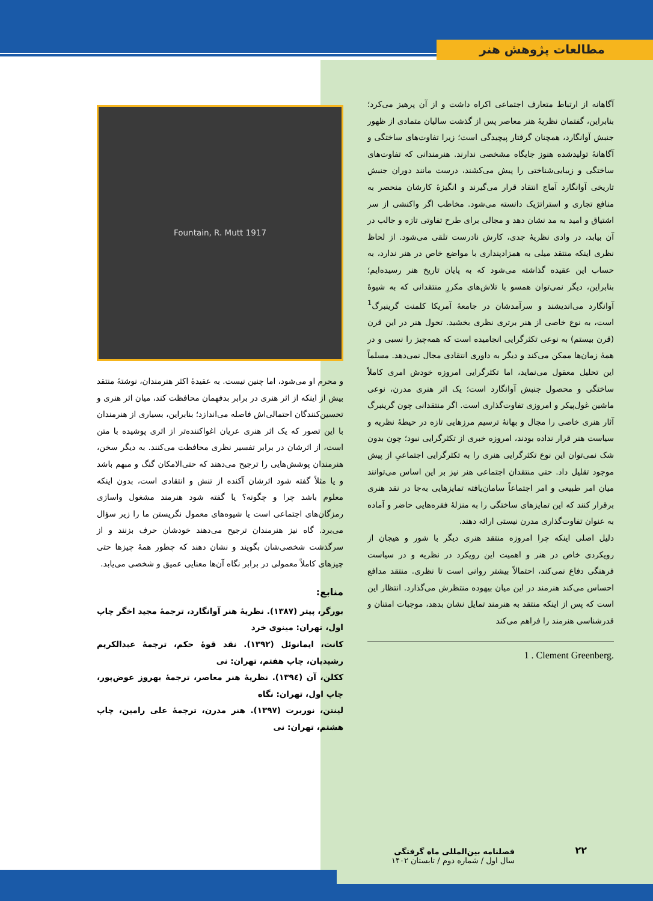مطالعات پژوهش هنر
آگاهانه از ارتباط متعارف اجتماعی اکراه داشت و از آن پرهیز می‌کرد؛ بنابراین، گفتمان نظریهٔ هنر معاصر پس از گذشت سالیان متمادی از ظهور جنبش آوانگارد، همچنان گرفتار پیچیدگی است؛ زیرا تفاوت‌های ساختگی و آگاهانهٔ تولیدشده هنوز جایگاه مشخصی ندارند. هنرمندانی که تفاوت‌های ساختگی و زیبایی‌شناختی را پیش می‌کشند، درست مانند دوران جنبش تاریخی آوانگارد آماج انتقاد قرار می‌گیرند و انگیزهٔ کارشان منحصر به منافع تجاری و استراتژیک دانسته می‌شود. مخاطب اگر واکنشی از سر اشتیاق و امید به مد نشان دهد و مجالی برای طرح تفاوتی تازه و جالب در آن بیابد، در وادی نظریهٔ جدی، کارش نادرست تلقی می‌شود. از لحاظ نظری اینکه منتقد میلی به همزادپنداری با مواضع خاص در هنر ندارد، به حساب این عقیده گذاشته می‌شود که به پایان تاریخ هنر رسیده‌ایم؛ بنابراین، دیگر نمی‌توان همسو با تلاش‌های مکررِ منتقدانی که به شیوهٔ آوانگارد می‌اندیشند و سرآمدشان در جامعهٔ آمریکا کلمنت گرینبرگ<sup>1</sup> است، به نوع خاصی از هنر برتری نظری بخشید. تحول هنر در این قرن (قرن بیستم) به نوعی تکثرگرایی انجامیده است که همه‌چیز را نسبی و در همهٔ زمان‌ها ممکن می‌کند و دیگر به داوری انتقادی مجال نمی‌دهد. مسلماً این تحلیل معقول می‌نماید، اما تکثرگرایی امروزه خودش امری کاملاً ساختگی و محصول جنبش آوانگارد است؛ یک اثر هنری مدرن، نوعی ماشین غول‌پیکر و امروزی تفاوت‌گذاری است. اگر منتقدانی چون گرینبرگ آثار هنری خاصی را مجال و بهانهٔ ترسیم مرزهایی تازه در حیطهٔ نظریه و سیاست هنر قرار نداده بودند، امروزه خبری از تکثرگرایی نبود؛ چون بدون شک نمی‌توان این نوع تکثرگرایی هنری را به تکثرگرایی اجتماعیِ از پیش موجود تقلیل داد. حتی منتقدان اجتماعی هنر نیز بر این اساس می‌توانند میان امر طبیعی و امر اجتماعاً سامان‌یافته تمایزهایی به‌جا در نقد هنری برقرار کنند که این تمایزهای ساختگی را به منزلهٔ فقره‌هایی حاضر و آماده به عنوان تفاوت‌گذاری مدرن نیستی ارائه دهند.
دلیل اصلی اینکه چرا امروزه منتقد هنری دیگر با شور و هیجان از رویکردی خاص در هنر و اهمیت این رویکرد در نظریه و در سیاست فرهنگی دفاع نمی‌کند، احتمالاً بیشتر روانی است تا نظری. منتقد مدافع احساس می‌کند هنرمند در این میان بیهوده منتظرش می‌گذارد. انتظار این است که پس از اینکه منتقد به هنرمند تمایل نشان بدهد، موجبات امتنان و قدرشناسی هنرمند را فراهم می‌کند
1 . Clement Greenberg.
Fountain, R. Mutt 1917
و محرم او می‌شود، اما چنین نیست. به عقیدهٔ اکثر هنرمندان، نوشتهٔ منتقد بیش از اینکه از اثر هنری در برابر بدفهمان محافظت کند، میان اثر هنری و تحسین‌کنندگان احتمالی‌اش فاصله می‌اندازد؛ بنابراین، بسیاری از هنرمندان با این تصور که یک اثر هنری عریان اغواکننده‌تر از اثری پوشیده با متن است، از اثرشان در برابر تفسیر نظری محافظت می‌کنند. به دیگر سخن، هنرمندان پوشش‌هایی را ترجیح می‌دهند که حتی‌الامکان گنگ و مبهم باشد و یا مثلاً گفته شود اثرشان آکنده از تنش و انتقادی است، بدون اینکه معلوم باشد چرا و چگونه؟ یا گفته شود هنرمند مشغول واسازی رمزگان‌های اجتماعی است یا شیوه‌های معمول نگریستن ما را زیر سؤال می‌برد. گاه نیز هنرمندان ترجیح می‌دهند خودشان حرف بزنند و از سرگذشت شخصی‌شان بگویند و نشان دهند که چطور همهٔ چیزها حتی چیزهای کاملاً معمولی در برابر نگاه آن‌ها معنایی عمیق و شخصی می‌یابد.
منابع:
بورگر، پیتر (۱۳۸۷). نظریهٔ هنر آوانگارد، ترجمهٔ مجید اخگر چاپ اول، تهران: مینوی خرد
کانت، ایمانوئل (۱۳۹۲). نقد قوهٔ حکم، ترجمهٔ عبدالکریم رشیدیان، چاپ هفتم، تهران: نی
ککلن، آن (۱۳۹٤). نظریهٔ هنر معاصر، ترجمهٔ بهروز عوض‌پور، چاپ اول، تهران: نگاه
لینتن، نوربرت (۱۳۹۷). هنر مدرن، ترجمهٔ علی رامین، چاپ هشتم، تهران: نی
۲۲
فصلنامه بین‌المللی ماه گرفتگی
سال اول / شماره دوم / تابستان ۱۴۰۲